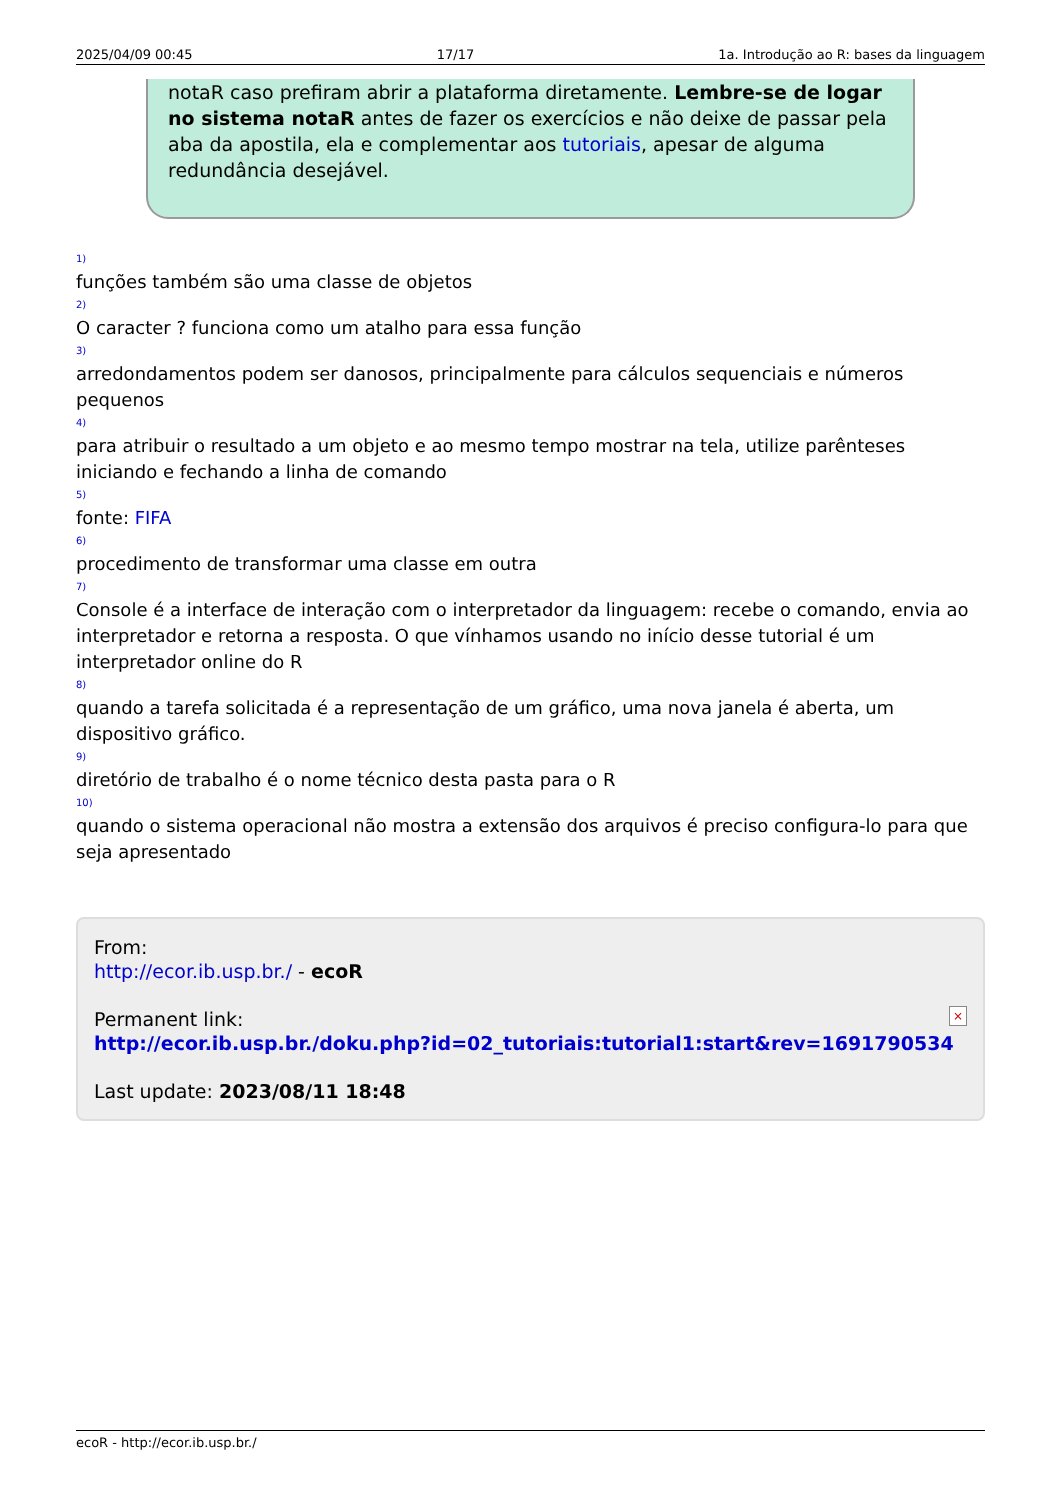2025/04/09 00:45 17/17 1a. Introdução ao R: bases da linguagem
notaR caso prefiram abrir a plataforma diretamente. Lembre-se de logar no sistema notaR antes de fazer os exercícios e não deixe de passar pela aba da apostila, ela e complementar aos tutoriais, apesar de alguma redundância desejável.
<sup>1)</sup> funções também são uma classe de objetos <sup>2)</sup>O caracter ? funciona como um atalho para essa função <sup>3)</sup>arredondamentos podem ser danosos, principalmente para cálculos sequenciais e números pequenos <sup>4)</sup>para atribuir o resultado a um objeto e ao mesmo tempo mostrar na tela, utilize parênteses iniciando e fechando a linha de comando <sup>5)</sup>fonte: FIFA <sup>6)</sup>procedimento de transformar uma classe em outra <sup>7)</sup>Console é a interface de interação com o interpretador da linguagem: recebe o comando, envia ao interpretador e retorna a resposta. O que vínhamos usando no início desse tutorial é um interpretador online do R <sup>8)</sup>quando a tarefa solicitada é a representação de um gráfico, uma nova janela é aberta, um dispositivo gráfico. <sup>9)</sup>diretório de trabalho é o nome técnico desta pasta para o R <sup>10)</sup>quando o sistema operacional não mostra a extensão dos arquivos é preciso configura-lo para que seja apresentado
From:
http://ecor.ib.usp.br./ - ecoR
Permanent link:
http://ecor.ib.usp.br./doku.php?id=02_tutoriais:tutorial1:start&rev=1691790534
Last update: 2023/08/11 18:48
×
ecoR - http://ecor.ib.usp.br./